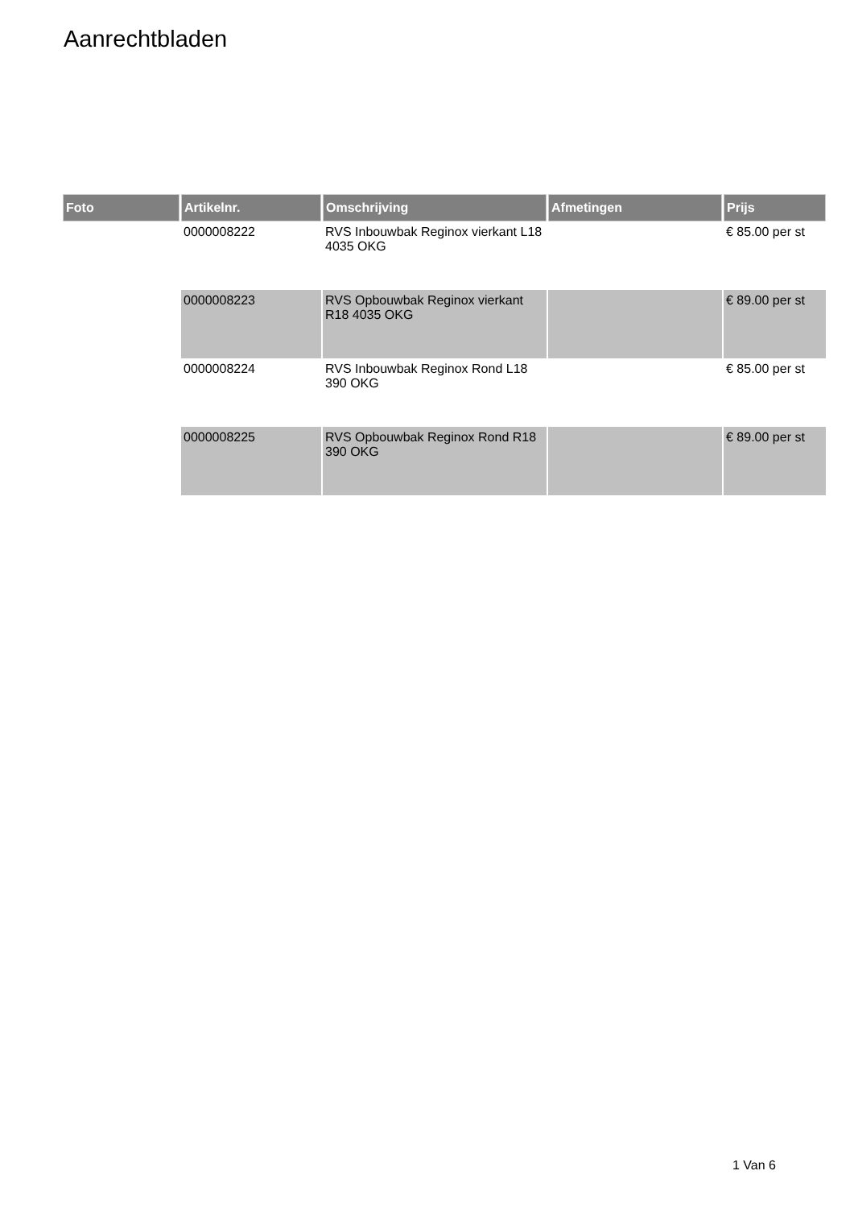Aanrechtbladen
| Foto | Artikelnr. | Omschrijving | Afmetingen | Prijs |
| --- | --- | --- | --- | --- |
| | 0000008222 | RVS Inbouwbak Reginox vierkant L18 4035 OKG | | € 85.00 per st |
| | 0000008223 | RVS Opbouwbak Reginox vierkant R18 4035 OKG | | € 89.00 per st |
| | 0000008224 | RVS Inbouwbak Reginox Rond L18 390 OKG | | € 85.00 per st |
| | 0000008225 | RVS Opbouwbak Reginox Rond R18 390 OKG | | € 89.00 per st |
1 Van 6